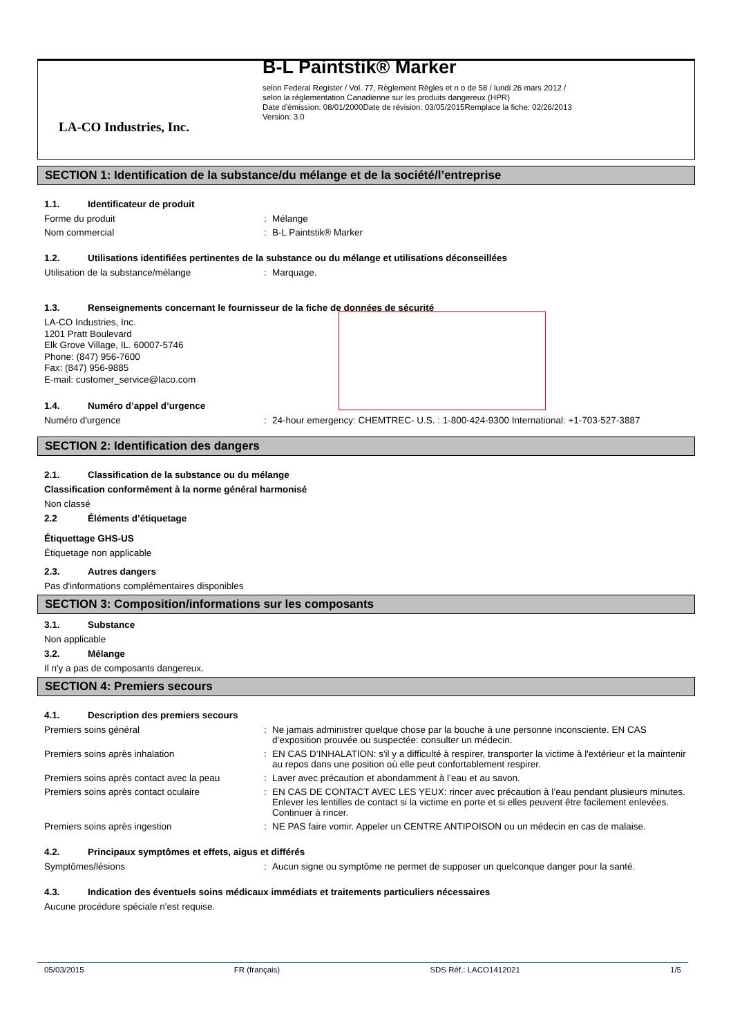LA-CO Industries, Inc.
B-L Paintstik® Marker
selon Federal Register / Vol. 77, Règlement Règles et n o de 58 / lundi 26 mars 2012 /
selon la réglementation Canadienne sur les produits dangereux (HPR)
Date d'émission: 08/01/2000Date de révision: 03/05/2015Remplace la fiche: 02/26/2013
Version: 3.0
SECTION 1: Identification de la substance/du mélange et de la société/l’entreprise
1.1. Identificateur de produit
Forme du produit : Mélange
Nom commercial : B-L Paintstik® Marker
1.2. Utilisations identifiées pertinentes de la substance ou du mélange et utilisations déconseillées
Utilisation de la substance/mélange : Marquage.
1.3. Renseignements concernant le fournisseur de la fiche de données de sécurité
LA-CO Industries, Inc.
1201 Pratt Boulevard
Elk Grove Village, IL. 60007-5746
Phone: (847) 956-7600
Fax: (847) 956-9885
E-mail: customer_service@laco.com
1.4. Numéro d’appel d’urgence
Numéro d'urgence : 24-hour emergency: CHEMTREC- U.S. : 1-800-424-9300 International: +1-703-527-3887
SECTION 2: Identification des dangers
2.1. Classification de la substance ou du mélange
Classification conformément à la norme général harmonisé
Non classé
2.2 Éléments d’étiquetage
Étiquettage GHS-US
Étiquetage non applicable
2.3. Autres dangers
Pas d'informations complémentaires disponibles
SECTION 3: Composition/informations sur les composants
3.1. Substance
Non applicable
3.2. Mélange
Il n'y a pas de composants dangereux.
SECTION 4: Premiers secours
4.1. Description des premiers secours
Premiers soins général : Ne jamais administrer quelque chose par la bouche à une personne inconsciente. EN CAS d’exposition prouvée ou suspectée: consulter un médecin.
Premiers soins après inhalation : EN CAS D’INHALATION: s'il y a difficulté à respirer, transporter la victime à l'extérieur et la maintenir au repos dans une position où elle peut confortablement respirer.
Premiers soins après contact avec la peau
: Laver avec précaution et abondamment à l’eau et au savon.
Premiers soins après contact oculaire : EN CAS DE CONTACT AVEC LES YEUX: rincer avec précaution à l’eau pendant plusieurs minutes. Enlever les lentilles de contact si la victime en porte et si elles peuvent être facilement enlevées. Continuer à rincer.
Premiers soins après ingestion : NE PAS faire vomir. Appeler un CENTRE ANTIPOISON ou un médecin en cas de malaise.
4.2. Principaux symptômes et effets, aigus et différés
Symptômes/lésions : Aucun signe ou symptôme ne permet de supposer un quelconque danger pour la santé.
4.3. Indication des éventuels soins médicaux immédiats et traitements particuliers nécessaires
Aucune procédure spéciale n'est requise.
05/03/2015 FR (français) SDS Réf.: LACO1412021 1/5